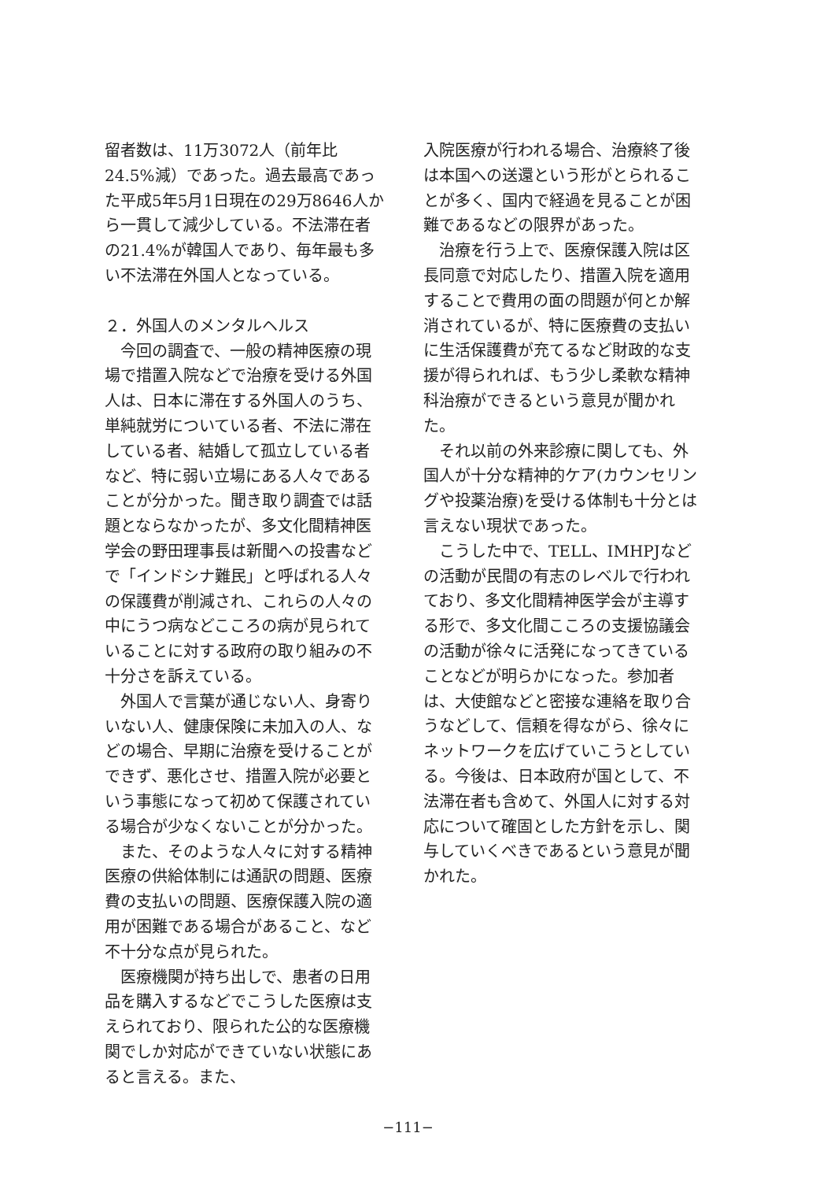留者数は、11万3072人（前年比24.5%減）であった。過去最高であった平成5年5月1日現在の29万8646人から一貫して減少している。不法滞在者の21.4%が韓国人であり、毎年最も多い不法滞在外国人となっている。
２．外国人のメンタルヘルス
今回の調査で、一般の精神医療の現場で措置入院などで治療を受ける外国人は、日本に滞在する外国人のうち、単純就労についている者、不法に滞在している者、結婚して孤立している者など、特に弱い立場にある人々であることが分かった。聞き取り調査では話題とならなかったが、多文化間精神医学会の野田理事長は新聞への投書などで「インドシナ難民」と呼ばれる人々の保護費が削減され、これらの人々の中にうつ病などこころの病が見られていることに対する政府の取り組みの不十分さを訴えている。
外国人で言葉が通じない人、身寄りいない人、健康保険に未加入の人、などの場合、早期に治療を受けることができず、悪化させ、措置入院が必要という事態になって初めて保護されている場合が少なくないことが分かった。
また、そのような人々に対する精神医療の供給体制には通訳の問題、医療費の支払いの問題、医療保護入院の適用が困難である場合があること、など不十分な点が見られた。
医療機関が持ち出しで、患者の日用品を購入するなどでこうした医療は支えられており、限られた公的な医療機関でしか対応ができていない状態にあると言える。また、
入院医療が行われる場合、治療終了後は本国への送還という形がとられることが多く、国内で経過を見ることが困難であるなどの限界があった。
治療を行う上で、医療保護入院は区長同意で対応したり、措置入院を適用することで費用の面の問題が何とか解消されているが、特に医療費の支払いに生活保護費が充てるなど財政的な支援が得られれば、もう少し柔軟な精神科治療ができるという意見が聞かれた。
それ以前の外来診療に関しても、外国人が十分な精神的ケア(カウンセリングや投薬治療)を受ける体制も十分とは言えない現状であった。
こうした中で、TELL、IMHPJなどの活動が民間の有志のレベルで行われており、多文化間精神医学会が主導する形で、多文化間こころの支援協議会の活動が徐々に活発になってきていることなどが明らかになった。参加者は、大使館などと密接な連絡を取り合うなどして、信頼を得ながら、徐々にネットワークを広げていこうとしている。今後は、日本政府が国として、不法滞在者も含めて、外国人に対する対応について確固とした方針を示し、関与していくべきであるという意見が聞かれた。
−111−